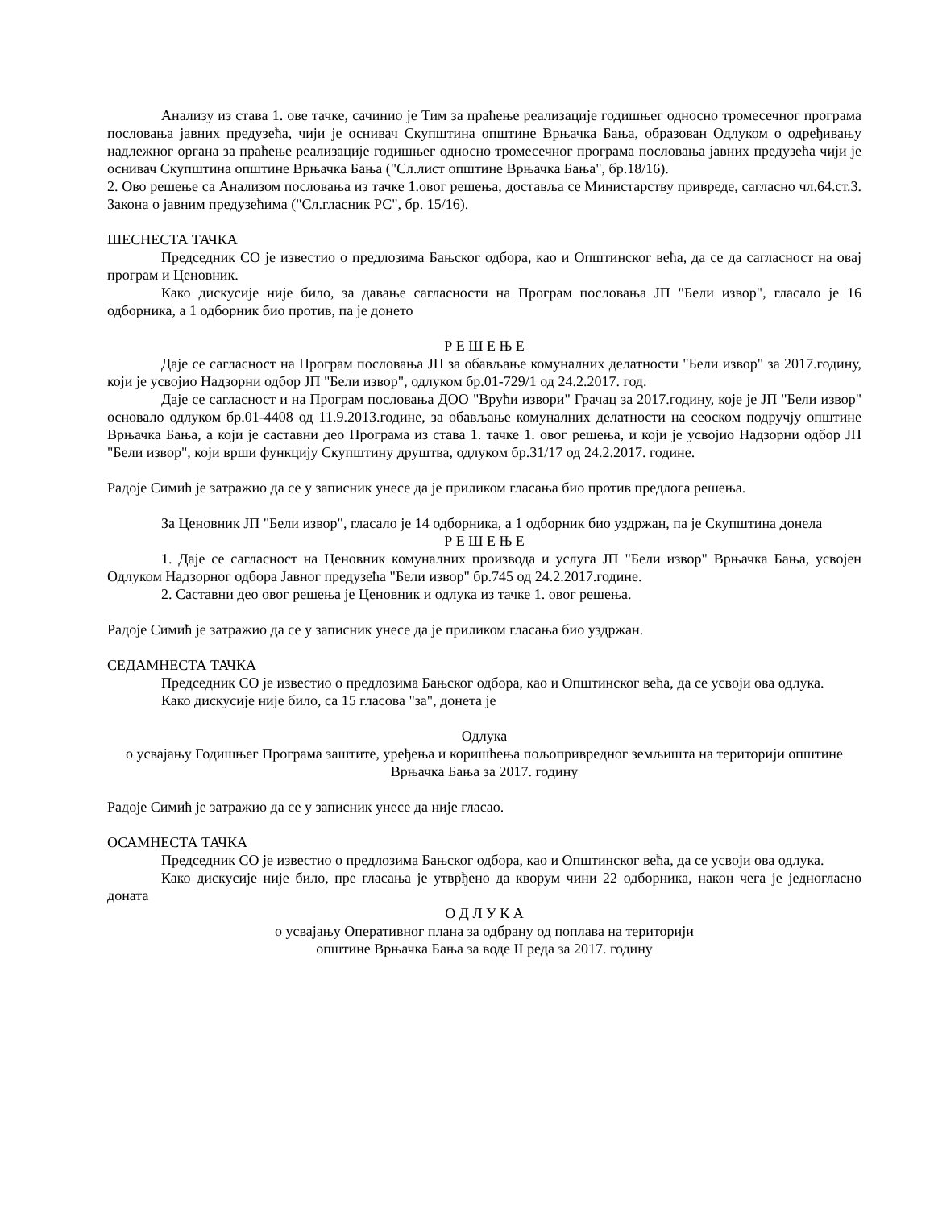Анализу из става 1. ове тачке, сачинио је Тим за праћење реализације годишњег односно тромесечног програма пословања јавних предузећа, чији је оснивач Скупштина општине Врњачка Бања, образован Одлуком о одређивању надлежног органа за праћење реализације годишњег односно тромесечног програма пословања јавних предузећа чији је оснивач Скупштина општине Врњачка Бања ("Сл.лист општине Врњачка Бања", бр.18/16).
2. Ово решење са Анализом пословања из тачке 1.овог решења, доставља се Министарству привреде, сагласно чл.64.ст.3. Закона о јавним предузећима ("Сл.гласник РС", бр. 15/16).
ШЕСНЕСТА ТАЧКА
Председник СО је известио о предлозима Бањског одбора, као и Општинског већа, да се да сагласност на овај програм и Ценовник.
Како дискусије није било, за давање сагласности на Програм пословања ЈП "Бели извор", гласало је 16 одборника, а 1 одборник био против, па је донето
Р Е Ш Е Њ Е
Даје се сагласност на Програм пословања ЈП за обављање комуналних делатности "Бели извор" за 2017.годину, који је усвојио Надзорни одбор ЈП "Бели извор", одлуком бр.01-729/1 од 24.2.2017. год.
Даје се сагласност и на Програм пословања ДОО "Врући извори" Грачац за 2017.годину, које је ЈП "Бели извор" основало одлуком бр.01-4408 од 11.9.2013.године, за обављање комуналних делатности на сеоском подручју општине Врњачка Бања, а који је саставни део Програма из става 1. тачке 1. овог решења, и који је усвојио Надзорни одбор ЈП "Бели извор", који врши функцију Скупштину друштва, одлуком бр.31/17 од 24.2.2017. године.
Радоје Симић је затражио да се у записник унесе да је приликом гласања био против предлога решења.
За Ценовник ЈП "Бели извор", гласало је 14 одборника, а 1 одборник био уздржан, па је Скупштина донела
Р Е Ш Е Њ Е
1. Даје се сагласност на Ценовник комуналних производа и услуга ЈП "Бели извор" Врњачка Бања, усвојен Одлуком Надзорног одбора Јавног предузећа "Бели извор" бр.745 од 24.2.2017.године.
2. Саставни део овог решења је Ценовник и одлука из тачке 1. овог решења.
Радоје Симић је затражио да се у записник унесе да је приликом гласања био уздржан.
СЕДАМНЕСТА ТАЧКА
Председник СО је известио о предлозима Бањског одбора, као и Општинског већа, да се усвоји ова одлука.
Како дискусије није било, са 15 гласова "за", донета је
Одлука
о усвајању Годишњег Програма заштите, уређења и коришћења пољопривредног земљишта на територији општине Врњачка Бања за 2017. годину
Радоје Симић је затражио да се у записник унесе да није гласао.
ОСАМНЕСТА ТАЧКА
Председник СО је известио о предлозима Бањског одбора, као и Општинског већа, да се усвоји ова одлука.
Како дискусије није било, пре гласања је утврђено да кворум чини 22 одборника, након чега је једногласно доната
О Д Л У К А
о усвајању Оперативног плана за одбрану од поплава на територији
општине Врњачка Бања за воде II реда за 2017. годину